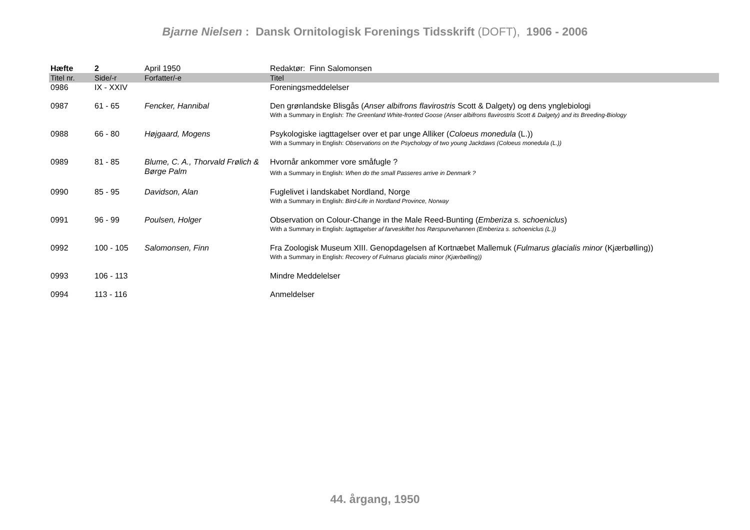Bjarne Nielsen : Dansk Ornitologisk Forenings Tidsskrift (DOFT), 1906 - 2006
| Hæfte | 2 | April 1950 | Redaktør: Finn Salomonsen |
| Titel nr. | Side/-r | Forfatter/-e | Titel |
| 0986 | IX - XXIV | | Foreningsmeddelelser |
| 0987 | 61 - 65 | Fencker, Hannibal | Den grønlandske Blisgås ( Anser albifrons flavirostris Scott & Dalgety) og dens ynglebiologi With a Summary in English: The Greenland White-fronted Goose (Anser albifrons flavirostris Scott & Dalgety) and its Breeding-Biology |
| 0988 | 66 - 80 | Højgaard, Mogens | Psykologiske iagttagelser over et par unge Alliker ( Coloeus monedula (L.)) With a Summary in English: Observations on the Psychology of two young Jackdaws (Coloeus monedula (L.)) |
| 0989 | 81 - 85 | Blume, C. A., Thorvald Frølich & Børge Palm | Hvornår ankommer vore småfugle ? With a Summary in English: When do the small Passeres arrive in Denmark ? |
| 0990 | 85 - 95 | Davidson, Alan | Fuglelivet i landskabet Nordland, Norge With a Summary in English: Bird-Life in Nordland Province, Norway |
| 0991 | 96 - 99 | Poulsen, Holger | Observation on Colour-Change in the Male Reed-Bunting ( Emberiza s. schoeniclus ) With a Summary in English: Iagttagelser af farveskiftet hos Rørspurvehannen (Emberiza s. schoeniclus (L.)) |
| 0992 | 100 - 105 | Salomonsen, Finn | Fra Zoologisk Museum XIII. Genopdagelsen af Kortnæbet Mallemuk ( Fulmarus glacialis minor (Kjærbølling)) With a Summary in English: Recovery of Fulmarus glacialis minor (Kjærbølling)) |
| 0993 | 106 - 113 | | Mindre Meddelelser |
| 0994 | 113 - 116 | | Anmeldelser |
44. årgang, 1950